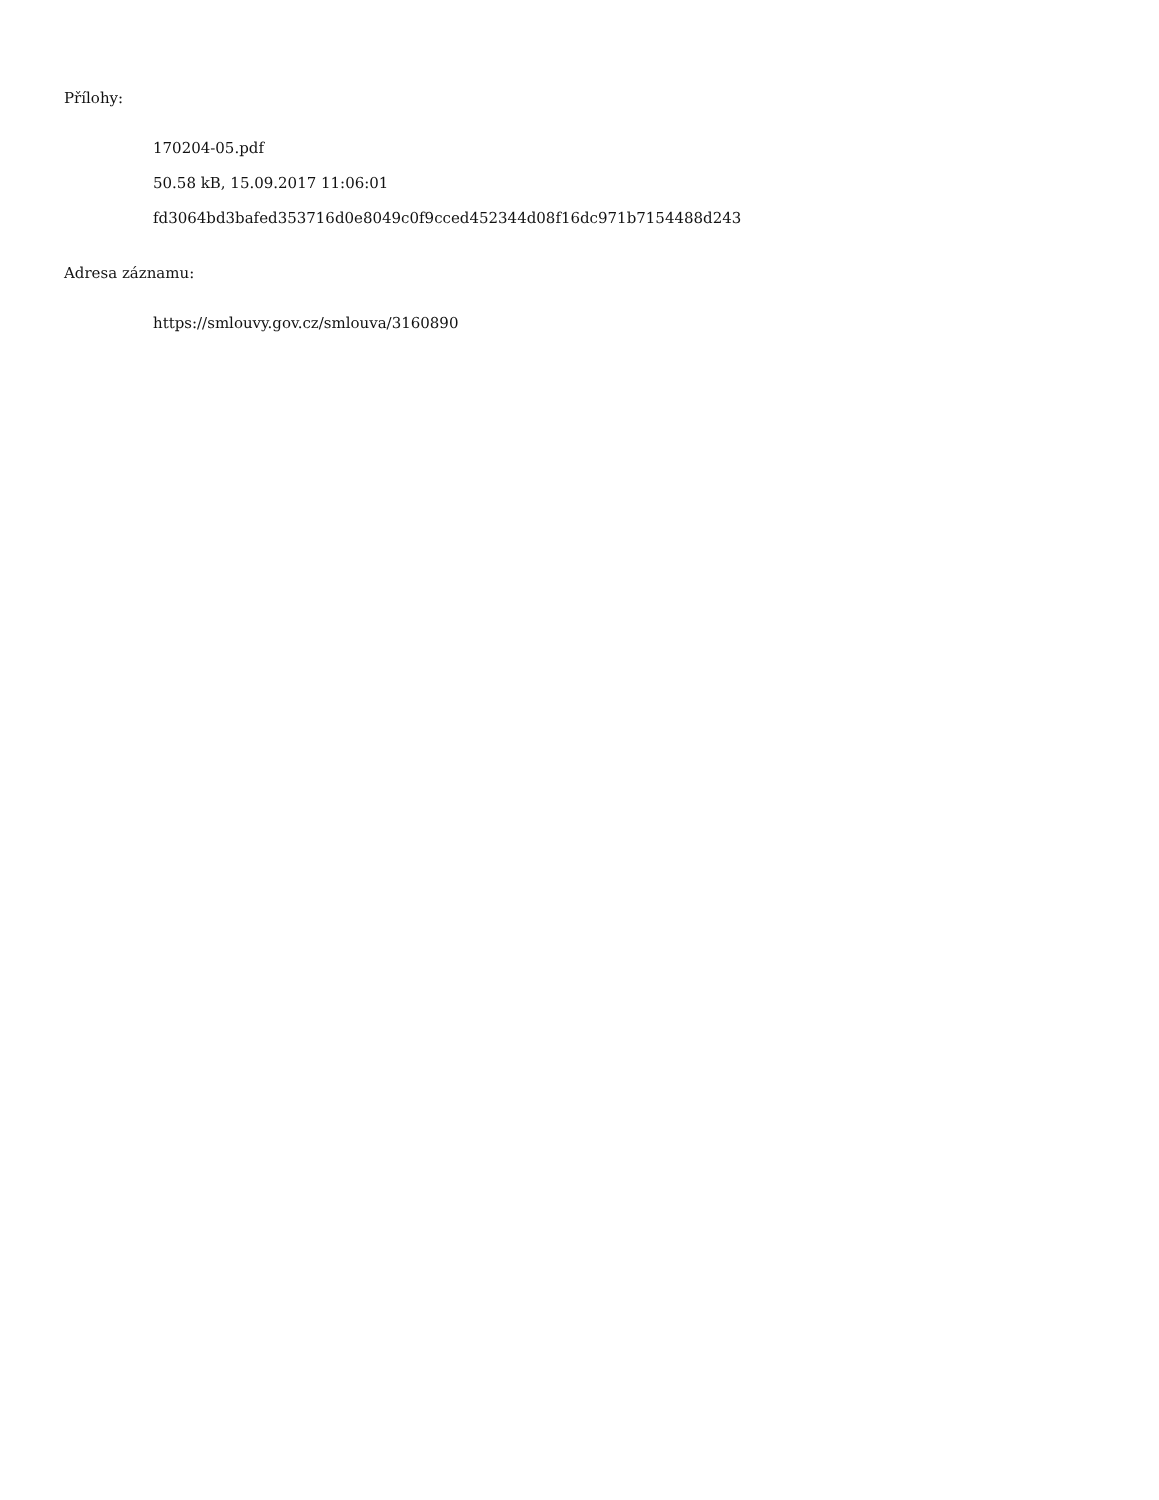Přílohy:
170204-05.pdf
50.58 kB, 15.09.2017 11:06:01
fd3064bd3bafed353716d0e8049c0f9cced452344d08f16dc971b7154488d243
Adresa záznamu:
https://smlouvy.gov.cz/smlouva/3160890